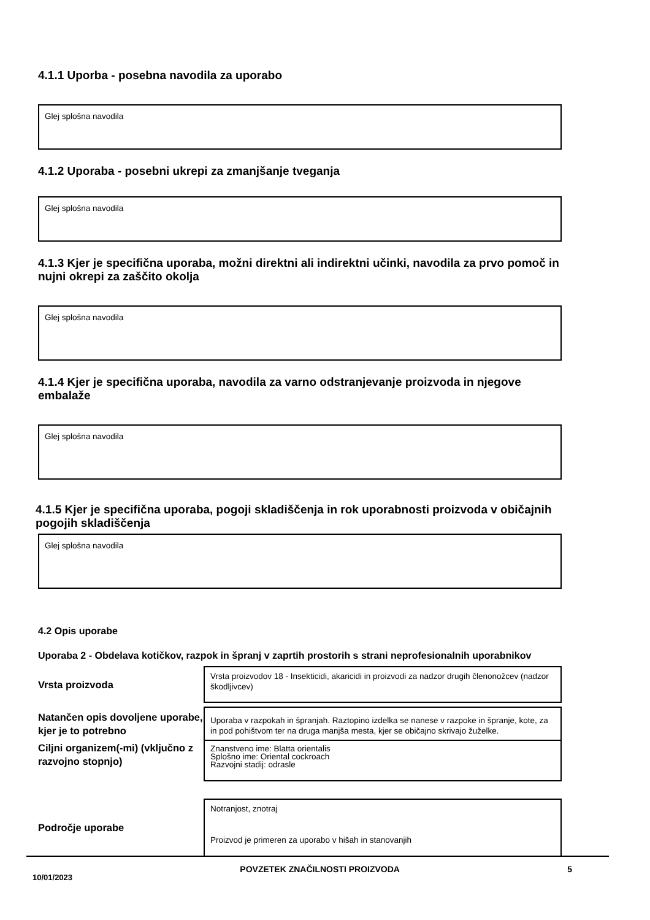4.1.1 Uporba - posebna navodila za uporabo
Glej splošna navodila
4.1.2 Uporaba - posebni ukrepi za zmanjšanje tveganja
Glej splošna navodila
4.1.3 Kjer je specifična uporaba, možni direktni ali indirektni učinki, navodila za prvo pomoč in nujni okrepi za zaščito okolja
Glej splošna navodila
4.1.4 Kjer je specifična uporaba, navodila za varno odstranjevanje proizvoda in njegove embalaže
Glej splošna navodila
4.1.5 Kjer je specifična uporaba, pogoji skladiščenja in rok uporabnosti proizvoda v običajnih pogojih skladiščenja
Glej splošna navodila
4.2 Opis uporabe
Uporaba 2 - Obdelava kotičkov, razpok in špranj v zaprtih prostorih s strani neprofesionalnih uporabnikov
Vrsta proizvoda
Vrsta proizvodov 18 - Insekticidi, akaricidi in proizvodi za nadzor drugih členonožcev (nadzor škodljivcev)
Natančen opis dovoljene uporabe, kjer je to potrebno
Uporaba v razpokah in špranjah. Raztopino izdelka se nanese v razpoke in špranje, kote, za in pod pohištvom ter na druga manjša mesta, kjer se običajno skrivajo žuželke.
Ciljni organizem(-mi) (vključno z razvojno stopnjo)
Znanstveno ime: Blatta orientalis
Splošno ime: Oriental cockroach
Razvojni stadij: odrasle
Področje uporabe
Notranjost, znotraj
Proizvod je primeren za uporabo v hišah in stanovanjih
10/01/2023 POVZETEK ZNAČILNOSTI PROIZVODA 5